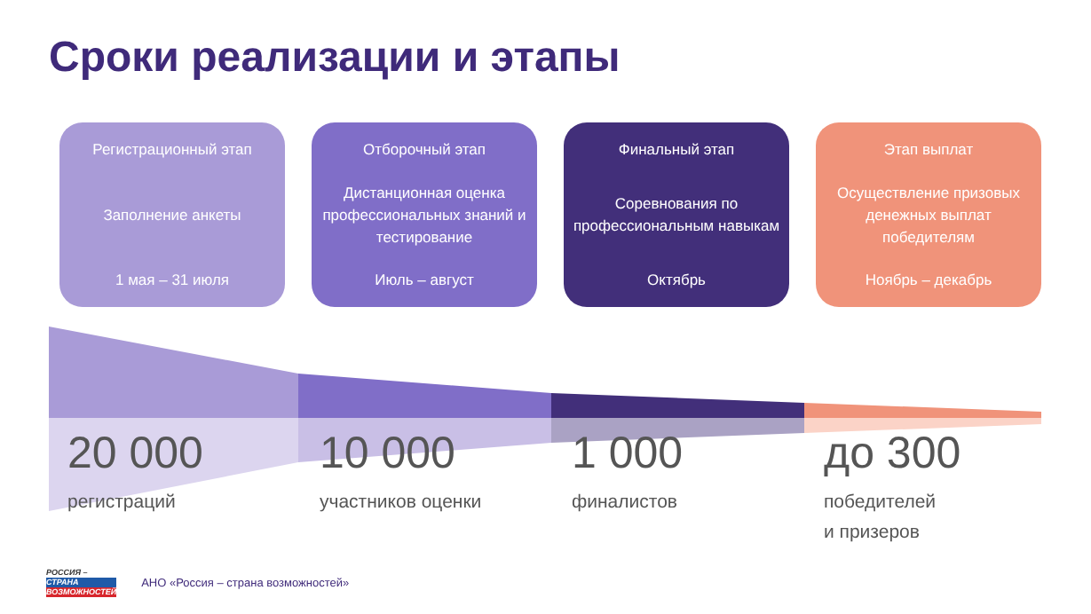Сроки реализации и этапы
Регистрационный этап
Заполнение анкеты
1 мая – 31 июля
Отборочный этап
Дистанционная оценка профессиональных знаний и тестирование
Июль – август
Финальный этап
Соревнования по профессиональным навыкам
Октябрь
Этап выплат
Осуществление призовых денежных выплат победителям
Ноябрь – декабрь
20 000
регистраций
10 000
участников оценки
1 000
финалистов
до 300
победителей
и призеров
РОССИЯ –
СТРАНА
ВОЗМОЖНОСТЕЙ
АНО «Россия – страна возможностей»